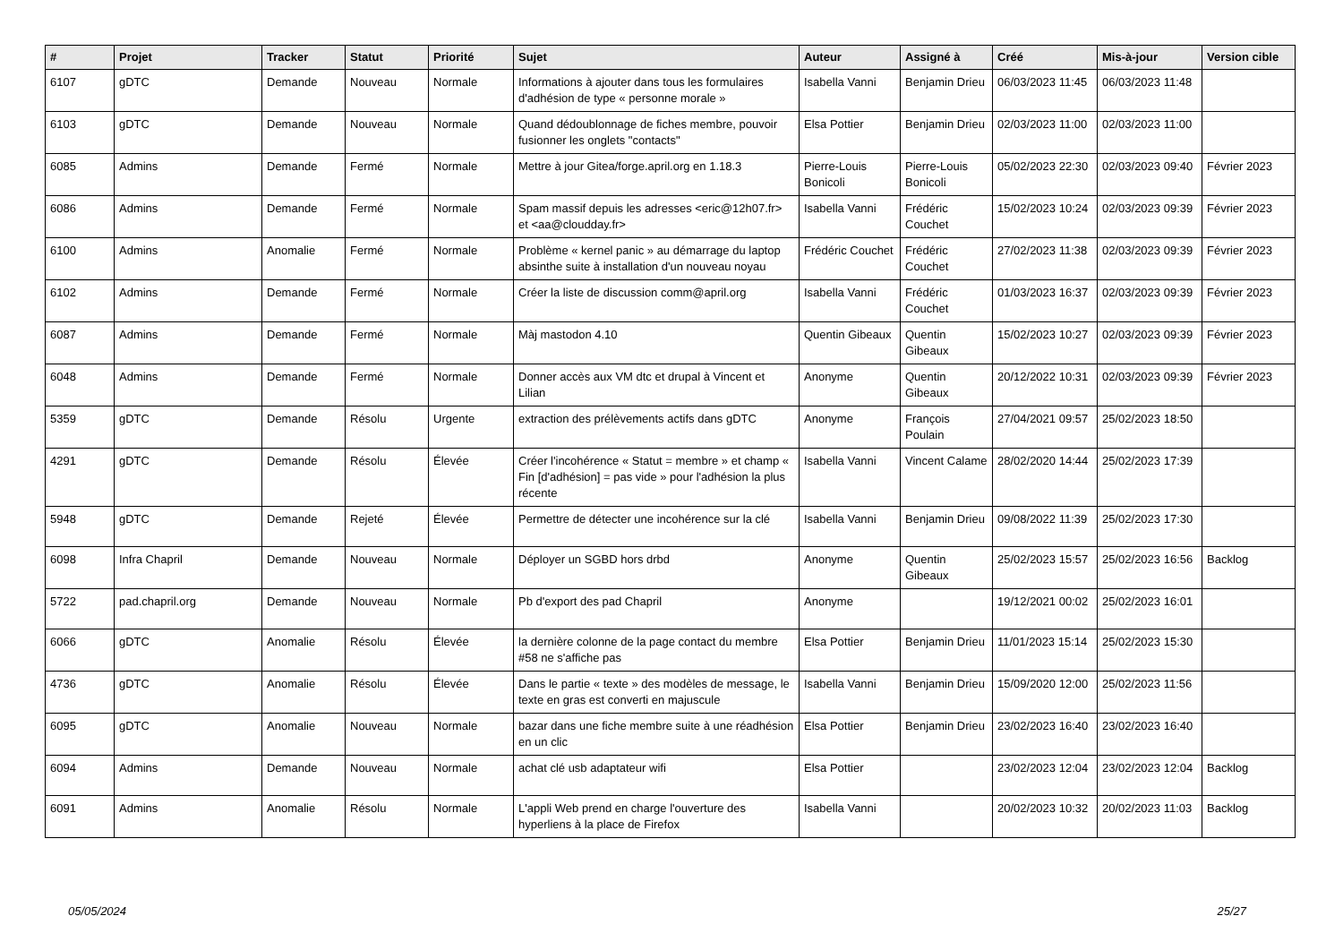| # | Projet | Tracker | Statut | Priorité | Sujet | Auteur | Assigné à | Créé | Mis-à-jour | Version cible |
| --- | --- | --- | --- | --- | --- | --- | --- | --- | --- | --- |
| 6107 | gDTC | Demande | Nouveau | Normale | Informations à ajouter dans tous les formulaires d'adhésion de type « personne morale » | Isabella Vanni | Benjamin Drieu | 06/03/2023 11:45 | 06/03/2023 11:48 | |
| 6103 | gDTC | Demande | Nouveau | Normale | Quand dédoublonnage de fiches membre, pouvoir fusionner les onglets "contacts" | Elsa Pottier | Benjamin Drieu | 02/03/2023 11:00 | 02/03/2023 11:00 | |
| 6085 | Admins | Demande | Fermé | Normale | Mettre à jour Gitea/forge.april.org en 1.18.3 | Pierre-Louis Bonicoli | Pierre-Louis Bonicoli | 05/02/2023 22:30 | 02/03/2023 09:40 | Février 2023 |
| 6086 | Admins | Demande | Fermé | Normale | Spam massif depuis les adresses <eric@12h07.fr> et <aa@cloudday.fr> | Isabella Vanni | Frédéric Couchet | 15/02/2023 10:24 | 02/03/2023 09:39 | Février 2023 |
| 6100 | Admins | Anomalie | Fermé | Normale | Problème « kernel panic » au démarrage du laptop absinthe suite à installation d'un nouveau noyau | Frédéric Couchet | Frédéric Couchet | 27/02/2023 11:38 | 02/03/2023 09:39 | Février 2023 |
| 6102 | Admins | Demande | Fermé | Normale | Créer la liste de discussion comm@april.org | Isabella Vanni | Frédéric Couchet | 01/03/2023 16:37 | 02/03/2023 09:39 | Février 2023 |
| 6087 | Admins | Demande | Fermé | Normale | Màj mastodon 4.10 | Quentin Gibeaux | Quentin Gibeaux | 15/02/2023 10:27 | 02/03/2023 09:39 | Février 2023 |
| 6048 | Admins | Demande | Fermé | Normale | Donner accès aux VM dtc et drupal à Vincent et Lilian | Anonyme | Quentin Gibeaux | 20/12/2022 10:31 | 02/03/2023 09:39 | Février 2023 |
| 5359 | gDTC | Demande | Résolu | Urgente | extraction des prélèvements actifs dans gDTC | Anonyme | François Poulain | 27/04/2021 09:57 | 25/02/2023 18:50 | |
| 4291 | gDTC | Demande | Résolu | Élevée | Créer l'incohérence « Statut = membre » et champ « Fin [d'adhésion] = pas vide » pour l'adhésion la plus récente | Isabella Vanni | Vincent Calame | 28/02/2020 14:44 | 25/02/2023 17:39 | |
| 5948 | gDTC | Demande | Rejeté | Élevée | Permettre de détecter une incohérence sur la clé | Isabella Vanni | Benjamin Drieu | 09/08/2022 11:39 | 25/02/2023 17:30 | |
| 6098 | Infra Chapril | Demande | Nouveau | Normale | Déployer un SGBD hors drbd | Anonyme | Quentin Gibeaux | 25/02/2023 15:57 | 25/02/2023 16:56 | Backlog |
| 5722 | pad.chapril.org | Demande | Nouveau | Normale | Pb d'export des pad Chapril | Anonyme | | 19/12/2021 00:02 | 25/02/2023 16:01 | |
| 6066 | gDTC | Anomalie | Résolu | Élevée | la dernière colonne de la page contact du membre #58 ne s'affiche pas | Elsa Pottier | Benjamin Drieu | 11/01/2023 15:14 | 25/02/2023 15:30 | |
| 4736 | gDTC | Anomalie | Résolu | Élevée | Dans le partie « texte » des modèles de message, le texte en gras est converti en majuscule | Isabella Vanni | Benjamin Drieu | 15/09/2020 12:00 | 25/02/2023 11:56 | |
| 6095 | gDTC | Anomalie | Nouveau | Normale | bazar dans une fiche membre suite à une réadhésion en un clic | Elsa Pottier | Benjamin Drieu | 23/02/2023 16:40 | 23/02/2023 16:40 | |
| 6094 | Admins | Demande | Nouveau | Normale | achat clé usb adaptateur wifi | Elsa Pottier | | 23/02/2023 12:04 | 23/02/2023 12:04 | Backlog |
| 6091 | Admins | Anomalie | Résolu | Normale | L'appli Web prend en charge l'ouverture des hyperliens à la place de Firefox | Isabella Vanni | | 20/02/2023 10:32 | 20/02/2023 11:03 | Backlog |
05/05/2024 25/27